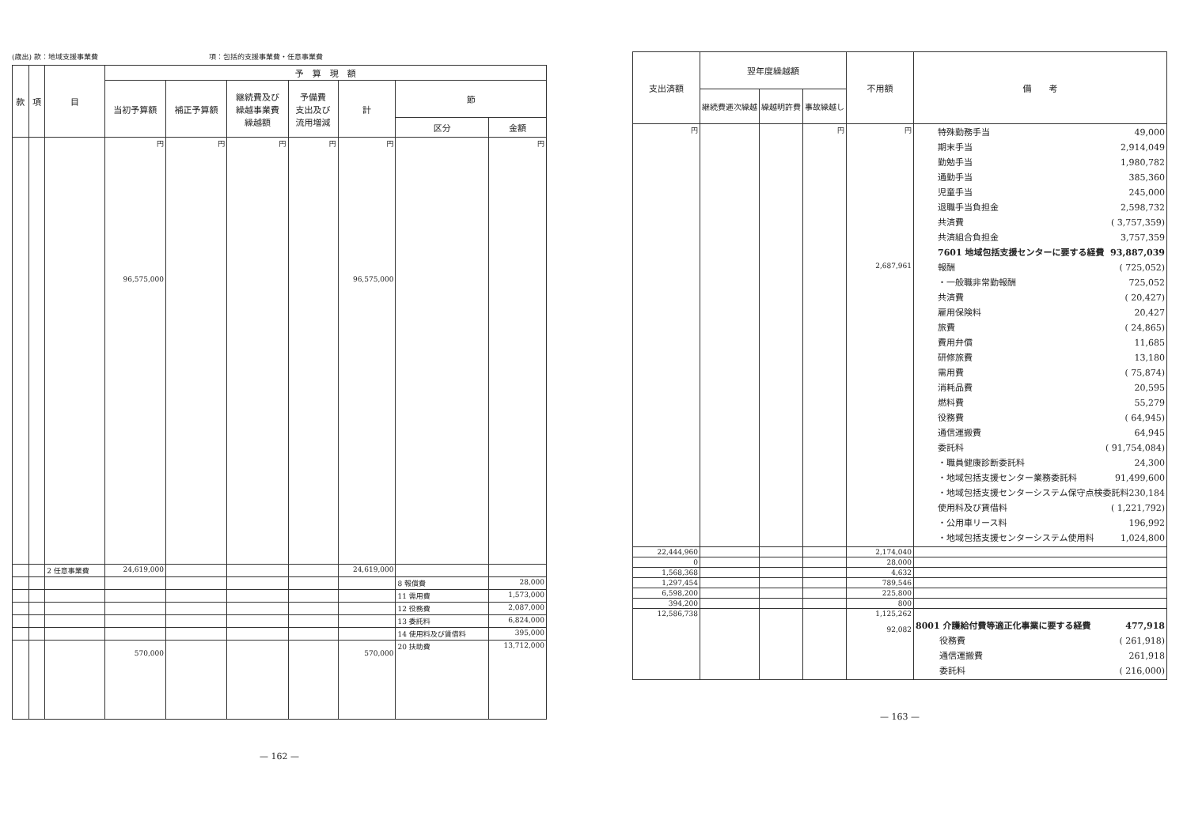(歳出) 款：地域支援事業費 項：包括的支援事業費・任意事業費
| 款 | 項 | 目 | 予 算 現 額 | | | | | | |
| --- | --- | --- | --- | --- | --- | --- | --- | --- | --- |
| | | | 当初予算額 | 補正予算額 | 継続費及び 繰越事業費 繰越額 | 予備費 支出及び 流用増減 | 計 | 節 | |
| | | | | | | | | 区分 | 金額 |
| | | | 円 96,575,000 | 円 | 円 | 円 | 円 96,575,000 | | 円 |
| | | 2 任意事業費 | 24,619,000 | | | | 24,619,000 | | |
| | | | | | | | | 8 報償費 | 28,000 |
| | | | | | | | | 11 需用費 | 1,573,000 |
| | | | | | | | | 12 役務費 | 2,087,000 |
| | | | | | | | | 13 委託料 | 6,824,000 |
| | | | | | | | | 14 使用料及び賃借料 | 395,000 |
| | | | 570,000 | | | | 570,000 | 20 扶助費 | 13,712,000 |
— 162 —
| 支出済額 | 翌年度繰越額 | | | 不用額 | 備 考 |
| --- | --- | --- | --- | --- | --- |
| | 継続費逓次繰越 | 繰越明許費 | 事故繰越し | | |
| 円 | | | 円 | 円 2,687,961 | 特殊勤務手当 49,000 期末手当 2,914,049 勤勉手当 1,980,782 通勤手当 385,360 児童手当 245,000 退職手当負担金 2,598,732 共済費 ( 3,757,359) 共済組合負担金 3,757,359 7601 地域包括支援センターに要する経費 93,887,039 報酬 ( 725,052) ・一般職非常勤報酬 725,052 共済費 ( 20,427) 雇用保険料 20,427 旅費 ( 24,865) 費用弁償 11,685 研修旅費 13,180 需用費 ( 75,874) 消耗品費 20,595 燃料費 55,279 役務費 ( 64,945) 通信運搬費 64,945 委託料 ( 91,754,084) ・職員健康診断委託料 24,300 ・地域包括支援センター業務委託料 91,499,600 ・地域包括支援センターシステム保守点検委託料 230,184 使用料及び賃借料 ( 1,221,792) ・公用車リース料 196,992 ・地域包括支援センターシステム使用料 1,024,800 |
| 22,444,960 | | | | 2,174,040 | |
| 0 | | | | 28,000 | |
| 1,568,368 | | | | 4,632 | |
| 1,297,454 | | | | 789,546 | |
| 6,598,200 | | | | 225,800 | |
| 394,200 | | | | 800 | |
| 12,586,738 | | | | 1,125,262 92,082 | 8001 介護給付費等適正化事業に要する経費 477,918 役務費 ( 261,918) 通信運搬費 261,918 委託料 ( 216,000) |
— 163 —